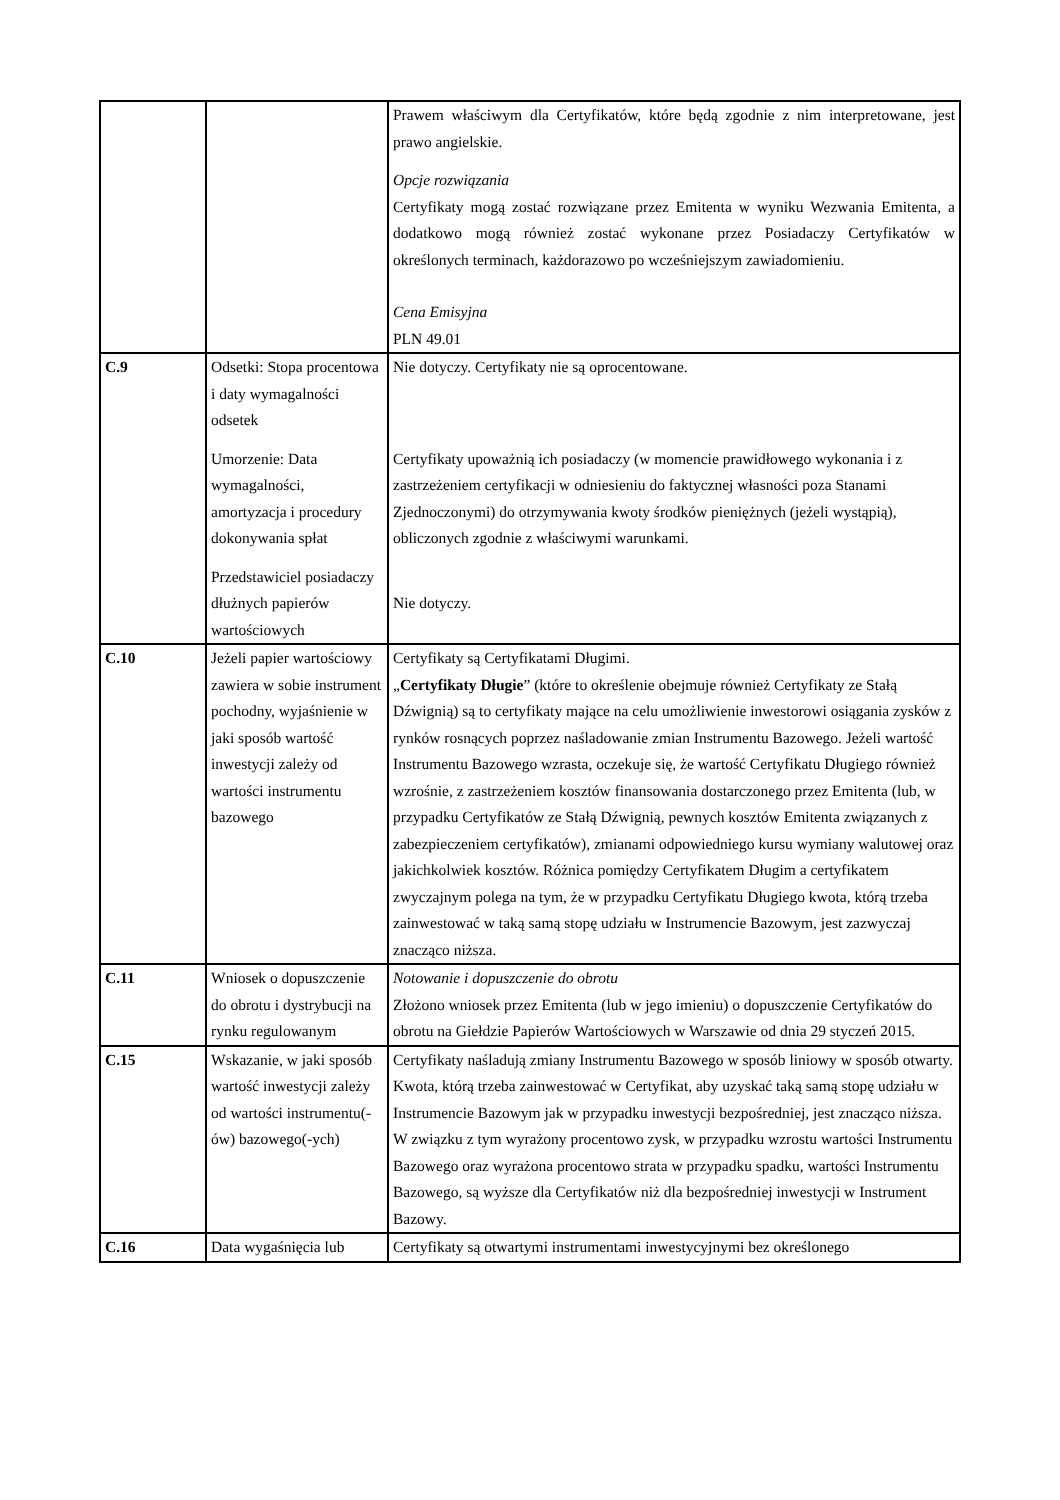| | | Prawem właściwym dla Certyfikatów, które będą zgodnie z nim interpretowane, jest prawo angielskie. Opcje rozwiązania Certyfikaty mogą zostać rozwiązane przez Emitenta w wyniku Wezwania Emitenta, a dodatkowo mogą również zostać wykonane przez Posiadaczy Certyfikatów w określonych terminach, każdorazowo po wcześniejszym zawiadomieniu. Cena Emisyjna PLN 49.01 |
| C.9 | Odsetki: Stopa procentowa i daty wymagalności odsetek Umorzenie: Data wymagalności, amortyzacja i procedury dokonywania spłat Przedstawiciel posiadaczy dłużnych papierów wartościowych | Nie dotyczy. Certyfikaty nie są oprocentowane. Certyfikaty upoważnią ich posiadaczy (w momencie prawidłowego wykonania i z zastrzeżeniem certyfikacji w odniesieniu do faktycznej własności poza Stanami Zjednoczonymi) do otrzymywania kwoty środków pieniężnych (jeżeli wystąpią), obliczonych zgodnie z właściwymi warunkami. Nie dotyczy. |
| C.10 | Jeżeli papier wartościowy zawiera w sobie instrument pochodny, wyjaśnienie w jaki sposób wartość inwestycji zależy od wartości instrumentu bazowego | Certyfikaty są Certyfikatami Długimi. „ Certyfikaty Długie ” (które to określenie obejmuje również Certyfikaty ze Stałą Dźwignią) są to certyfikaty mające na celu umożliwienie inwestorowi osiągania zysków z rynków rosnących poprzez naśladowanie zmian Instrumentu Bazowego. Jeżeli wartość Instrumentu Bazowego wzrasta, oczekuje się, że wartość Certyfikatu Długiego również wzrośnie, z zastrzeżeniem kosztów finansowania dostarczonego przez Emitenta (lub, w przypadku Certyfikatów ze Stałą Dźwignią, pewnych kosztów Emitenta związanych z zabezpieczeniem certyfikatów), zmianami odpowiedniego kursu wymiany walutowej oraz jakichkolwiek kosztów. Różnica pomiędzy Certyfikatem Długim a certyfikatem zwyczajnym polega na tym, że w przypadku Certyfikatu Długiego kwota, którą trzeba zainwestować w taką samą stopę udziału w Instrumencie Bazowym, jest zazwyczaj znacząco niższa. |
| C.11 | Wniosek o dopuszczenie do obrotu i dystrybucji na rynku regulowanym | Notowanie i dopuszczenie do obrotu Złożono wniosek przez Emitenta (lub w jego imieniu) o dopuszczenie Certyfikatów do obrotu na Giełdzie Papierów Wartościowych w Warszawie od dnia 29 styczeń 2015. |
| C.15 | Wskazanie, w jaki sposób wartość inwestycji zależy od wartości instrumentu(-ów) bazowego(-ych) | Certyfikaty naśladują zmiany Instrumentu Bazowego w sposób liniowy w sposób otwarty. Kwota, którą trzeba zainwestować w Certyfikat, aby uzyskać taką samą stopę udziału w Instrumencie Bazowym jak w przypadku inwestycji bezpośredniej, jest znacząco niższa. W związku z tym wyrażony procentowo zysk, w przypadku wzrostu wartości Instrumentu Bazowego oraz wyrażona procentowo strata w przypadku spadku, wartości Instrumentu Bazowego, są wyższe dla Certyfikatów niż dla bezpośredniej inwestycji w Instrument Bazowy. |
| C.16 | Data wygaśnięcia lub | Certyfikaty są otwartymi instrumentami inwestycyjnymi bez określonego |